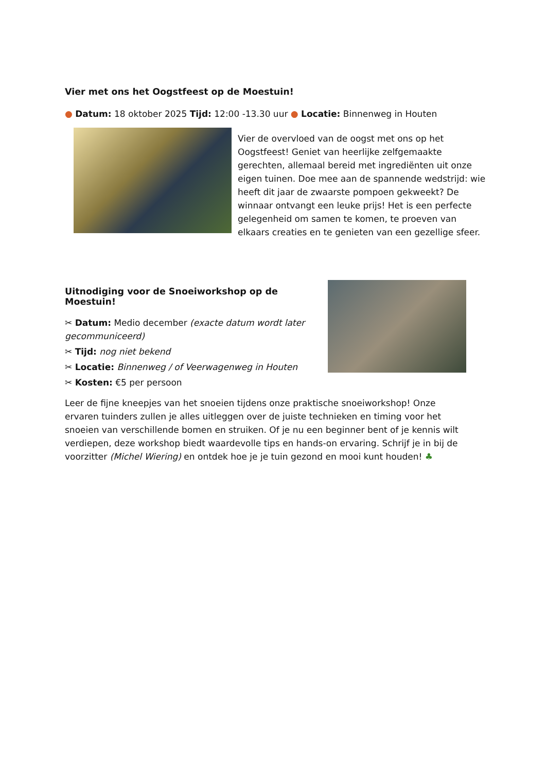Vier met ons het Oogstfeest op de Moestuin!
● Datum: 18 oktober 2025 Tijd: 12:00 -13.30 uur ● Locatie: Binnenweg in Houten
Vier de overvloed van de oogst met ons op het Oogstfeest! Geniet van heerlijke zelfgemaakte gerechten, allemaal bereid met ingrediënten uit onze eigen tuinen. Doe mee aan de spannende wedstrijd: wie heeft dit jaar de zwaarste pompoen gekweekt? De winnaar ontvangt een leuke prijs! Het is een perfecte gelegenheid om samen te komen, te proeven van elkaars creaties en te genieten van een gezellige sfeer.
Uitnodiging voor de Snoeiworkshop op de Moestuin!
✂ Datum: Medio december (exacte datum wordt later gecommuniceerd)
✂ Tijd: nog niet bekend
✂ Locatie: Binnenweg / of Veerwagenweg in Houten
✂ Kosten: €5 per persoon
Leer de fijne kneepjes van het snoeien tijdens onze praktische snoeiworkshop! Onze ervaren tuinders zullen je alles uitleggen over de juiste technieken en timing voor het snoeien van verschillende bomen en struiken. Of je nu een beginner bent of je kennis wilt verdiepen, deze workshop biedt waardevolle tips en hands-on ervaring. Schrijf je in bij de voorzitter (Michel Wiering) en ontdek hoe je je tuin gezond en mooi kunt houden! ♣